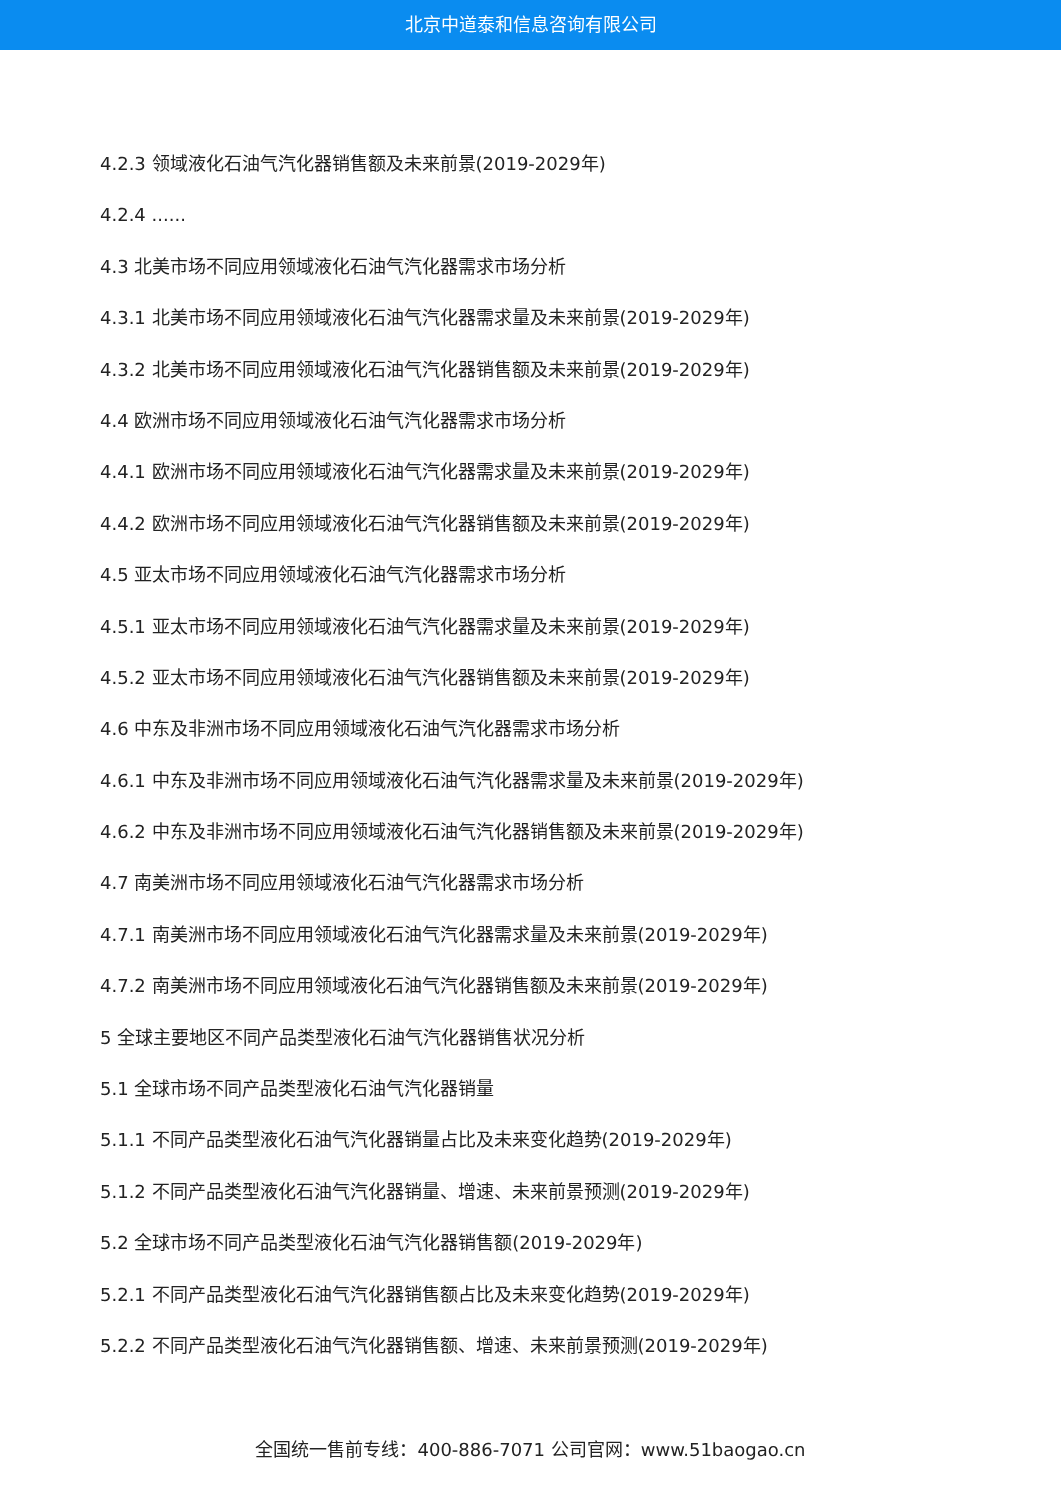北京中道泰和信息咨询有限公司
4.2.3 领域液化石油气汽化器销售额及未来前景(2019-2029年)
4.2.4 ......
4.3 北美市场不同应用领域液化石油气汽化器需求市场分析
4.3.1 北美市场不同应用领域液化石油气汽化器需求量及未来前景(2019-2029年)
4.3.2 北美市场不同应用领域液化石油气汽化器销售额及未来前景(2019-2029年)
4.4 欧洲市场不同应用领域液化石油气汽化器需求市场分析
4.4.1 欧洲市场不同应用领域液化石油气汽化器需求量及未来前景(2019-2029年)
4.4.2 欧洲市场不同应用领域液化石油气汽化器销售额及未来前景(2019-2029年)
4.5 亚太市场不同应用领域液化石油气汽化器需求市场分析
4.5.1 亚太市场不同应用领域液化石油气汽化器需求量及未来前景(2019-2029年)
4.5.2 亚太市场不同应用领域液化石油气汽化器销售额及未来前景(2019-2029年)
4.6 中东及非洲市场不同应用领域液化石油气汽化器需求市场分析
4.6.1 中东及非洲市场不同应用领域液化石油气汽化器需求量及未来前景(2019-2029年)
4.6.2 中东及非洲市场不同应用领域液化石油气汽化器销售额及未来前景(2019-2029年)
4.7 南美洲市场不同应用领域液化石油气汽化器需求市场分析
4.7.1 南美洲市场不同应用领域液化石油气汽化器需求量及未来前景(2019-2029年)
4.7.2 南美洲市场不同应用领域液化石油气汽化器销售额及未来前景(2019-2029年)
5 全球主要地区不同产品类型液化石油气汽化器销售状况分析
5.1 全球市场不同产品类型液化石油气汽化器销量
5.1.1 不同产品类型液化石油气汽化器销量占比及未来变化趋势(2019-2029年)
5.1.2 不同产品类型液化石油气汽化器销量、增速、未来前景预测(2019-2029年)
5.2 全球市场不同产品类型液化石油气汽化器销售额(2019-2029年)
5.2.1 不同产品类型液化石油气汽化器销售额占比及未来变化趋势(2019-2029年)
5.2.2 不同产品类型液化石油气汽化器销售额、增速、未来前景预测(2019-2029年)
全国统一售前专线：400-886-7071 公司官网：www.51baogao.cn